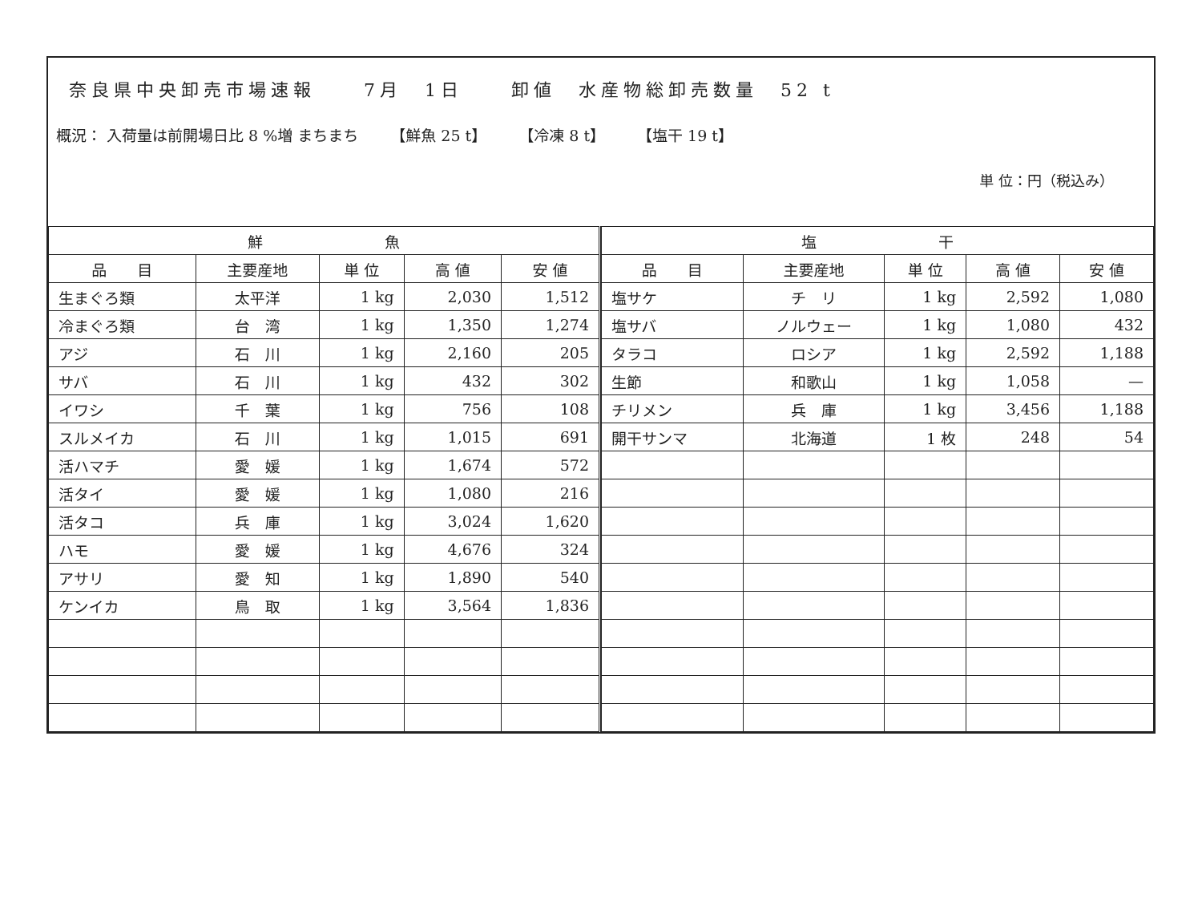奈良県中央卸売市場速報 7月　1日 卸値　水産物総卸売数量　52 t
概況： 入荷量は前開場日比 8 %増 まちまち 【鮮魚 25 t】 【冷凍 8 t】 【塩干 19 t】
単 位：円（税込み）
| 鮮 魚 | | | | |
| --- | --- | --- | --- | --- |
| 品 目 | 主要産地 | 単 位 | 高 値 | 安 値 |
| 生まぐろ類 | 太平洋 | 1 kg | 2,030 | 1,512 |
| 冷まぐろ類 | 台 湾 | 1 kg | 1,350 | 1,274 |
| アジ | 石 川 | 1 kg | 2,160 | 205 |
| サバ | 石 川 | 1 kg | 432 | 302 |
| イワシ | 千 葉 | 1 kg | 756 | 108 |
| スルメイカ | 石 川 | 1 kg | 1,015 | 691 |
| 活ハマチ | 愛 媛 | 1 kg | 1,674 | 572 |
| 活タイ | 愛 媛 | 1 kg | 1,080 | 216 |
| 活タコ | 兵 庫 | 1 kg | 3,024 | 1,620 |
| ハモ | 愛 媛 | 1 kg | 4,676 | 324 |
| アサリ | 愛 知 | 1 kg | 1,890 | 540 |
| ケンイカ | 鳥 取 | 1 kg | 3,564 | 1,836 |
| 塩 干 | | | | |
| --- | --- | --- | --- | --- |
| 品 目 | 主要産地 | 単 位 | 高 値 | 安 値 |
| 塩サケ | チ リ | 1 kg | 2,592 | 1,080 |
| 塩サバ | ノルウェー | 1 kg | 1,080 | 432 |
| タラコ | ロシア | 1 kg | 2,592 | 1,188 |
| 生節 | 和歌山 | 1 kg | 1,058 | — |
| チリメン | 兵 庫 | 1 kg | 3,456 | 1,188 |
| 開干サンマ | 北海道 | 1 枚 | 248 | 54 |